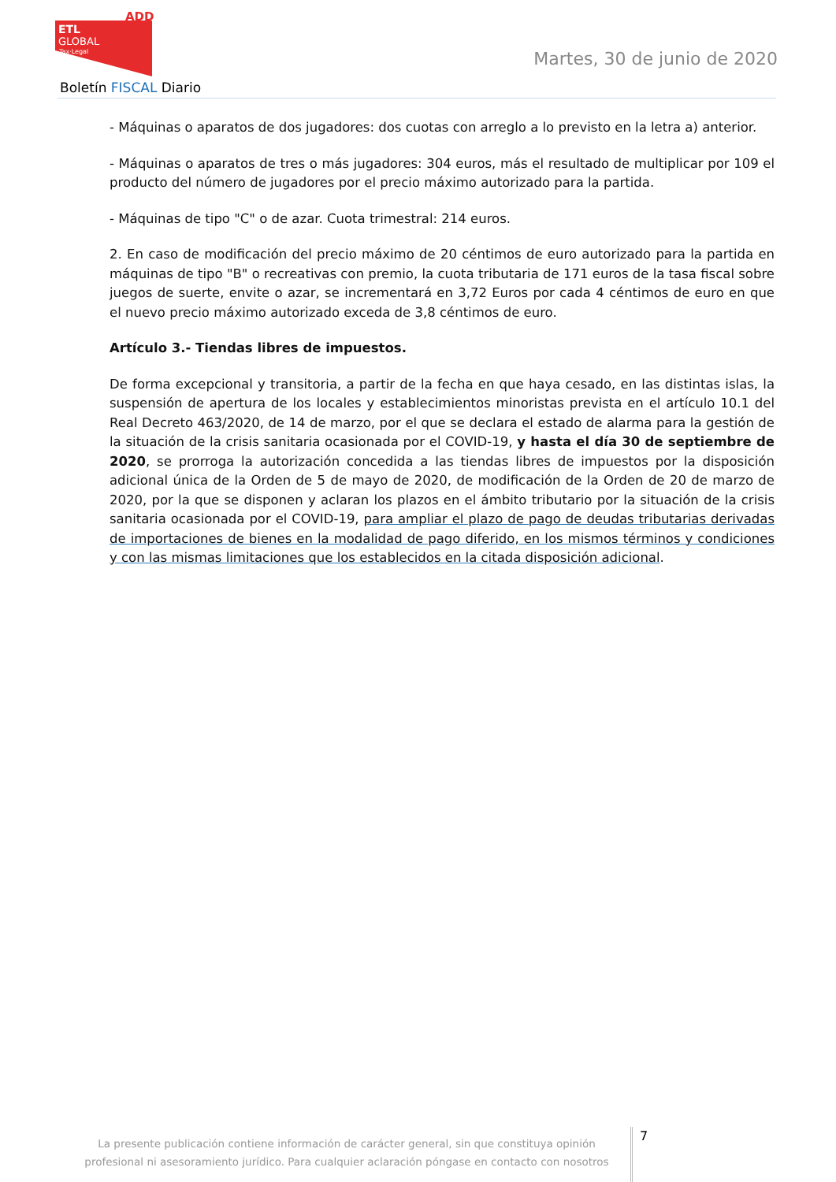ADD
ETL
GLOBAL
Tax·Legal
Martes, 30 de junio de 2020
Boletín FISCAL Diario
- Máquinas o aparatos de dos jugadores: dos cuotas con arreglo a lo previsto en la letra a) anterior.
- Máquinas o aparatos de tres o más jugadores: 304 euros, más el resultado de multiplicar por 109 el producto del número de jugadores por el precio máximo autorizado para la partida.
- Máquinas de tipo "C" o de azar. Cuota trimestral: 214 euros.
2. En caso de modificación del precio máximo de 20 céntimos de euro autorizado para la partida en máquinas de tipo "B" o recreativas con premio, la cuota tributaria de 171 euros de la tasa fiscal sobre juegos de suerte, envite o azar, se incrementará en 3,72 Euros por cada 4 céntimos de euro en que el nuevo precio máximo autorizado exceda de 3,8 céntimos de euro.
Artículo 3.- Tiendas libres de impuestos.
De forma excepcional y transitoria, a partir de la fecha en que haya cesado, en las distintas islas, la suspensión de apertura de los locales y establecimientos minoristas prevista en el artículo 10.1 del Real Decreto 463/2020, de 14 de marzo, por el que se declara el estado de alarma para la gestión de la situación de la crisis sanitaria ocasionada por el COVID-19, y hasta el día 30 de septiembre de 2020, se prorroga la autorización concedida a las tiendas libres de impuestos por la disposición adicional única de la Orden de 5 de mayo de 2020, de modificación de la Orden de 20 de marzo de 2020, por la que se disponen y aclaran los plazos en el ámbito tributario por la situación de la crisis sanitaria ocasionada por el COVID-19, para ampliar el plazo de pago de deudas tributarias derivadas de importaciones de bienes en la modalidad de pago diferido, en los mismos términos y condiciones y con las mismas limitaciones que los establecidos en la citada disposición adicional.
La presente publicación contiene información de carácter general, sin que constituya opinión profesional ni asesoramiento jurídico. Para cualquier aclaración póngase en contacto con nosotros
7